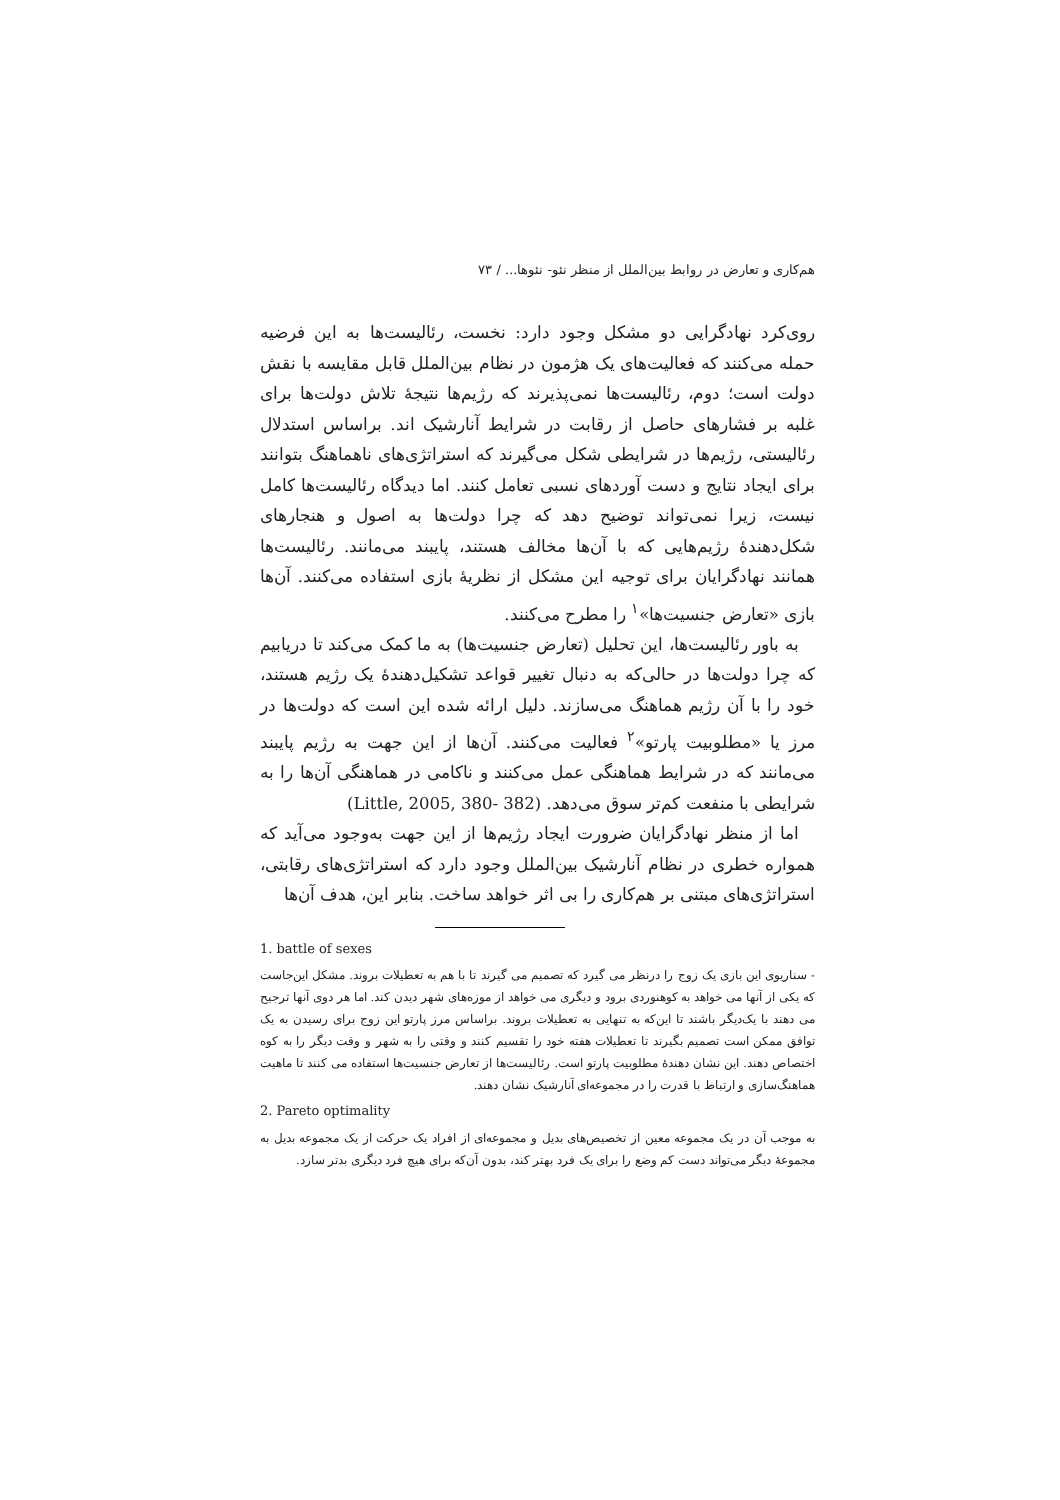هم‌کاری و تعارض در روابط بین‌الملل از منظر نئو- نئوها... / ۷۳
روی‌کرد نهادگرایی دو مشکل وجود دارد: نخست، رئالیست‌ها به این فرضیه حمله می‌کنند که فعالیت‌های یک هژمون در نظام بین‌الملل قابل مقایسه با نقش دولت است؛ دوم، رئالیست‌ها نمی‌پذیرند که رژیم‌ها نتیجهٔ تلاش دولت‌ها برای غلبه بر فشارهای حاصل از رقابت در شرایط آنارشیک اند. براساس استدلال رئالیستی، رژیم‌ها در شرایطی شکل می‌گیرند که استراتژی‌های ناهماهنگ بتوانند برای ایجاد نتایج و دست آوردهای نسبی تعامل کنند. اما دیدگاه رئالیست‌ها کامل نیست، زیرا نمی‌تواند توضیح دهد که چرا دولت‌ها به اصول و هنجارهای شکل‌دهندهٔ رژیم‌هایی که با آن‌ها مخالف هستند، پایبند می‌مانند. رئالیست‌ها همانند نهادگرایان برای توجیه این مشکل از نظریهٔ بازی استفاده می‌کنند. آن‌ها بازی «تعارض جنسیت‌ها»<sup>۱</sup> را مطرح می‌کنند.
به باور رئالیست‌ها، این تحلیل (تعارض جنسیت‌ها) به ما کمک می‌کند تا دریابیم که چرا دولت‌ها در حالی‌که به دنبال تغییر قواعد تشکیل‌دهندهٔ یک رژیم هستند، خود را با آن رژیم هماهنگ می‌سازند. دلیل ارائه شده این است که دولت‌ها در مرز یا «مطلوبیت پارتو»<sup>۲</sup> فعالیت می‌کنند. آن‌ها از این جهت به رژیم پایبند می‌مانند که در شرایط هماهنگی عمل می‌کنند و ناکامی در هماهنگی آن‌ها را به شرایطی با منفعت کم‌تر سوق می‌دهد. (Little, 2005, 380- 382)
اما از منظر نهادگرایان ضرورت ایجاد رژیم‌ها از این جهت به‌وجود می‌آید که همواره خطری در نظام آنارشیک بین‌الملل وجود دارد که استراتژی‌های رقابتی، استراتژی‌های مبتنی بر هم‌کاری را بی اثر خواهد ساخت. بنابر این، هدف آن‌ها
1. battle of sexes
- سناریوی این بازی یک زوج را درنظر می گیرد که تصمیم می گیرند تا با هم به تعطیلات بروند. مشکل این‌جاست که یکی از آنها می خواهد به کوهنوردی برود و دیگری می خواهد از موزه‌های شهر دیدن کند. اما هر دوی آنها ترجیح می دهند با یک‌دیگر باشند تا این‌که به تنهایی به تعطیلات بروند. براساس مرز پارتو این زوج برای رسیدن به یک توافق ممکن است تصمیم بگیرند تا تعطیلات هفته خود را تقسیم کنند و وقتی را به شهر و وقت دیگر را به کوه اختصاص دهند. این نشان دهندهٔ مطلوبیت پارتو است. رئالیست‌ها از تعارض جنسیت‌ها استفاده می کنند تا ماهیت هماهنگ‌سازی و ارتباط با قدرت را در مجموعه‌ای آنارشیک نشان دهند.
2. Pareto optimality
به موجب آن در یک مجموعه معین از تخصیص‌های بدیل و مجموعه‌ای از افراد یک حرکت از یک مجموعه بدیل به مجموعهٔ دیگر می‌تواند دست کم وضع را برای یک فرد بهتر کند، بدون آن‌که برای هیچ فرد دیگری بدتر سازد.